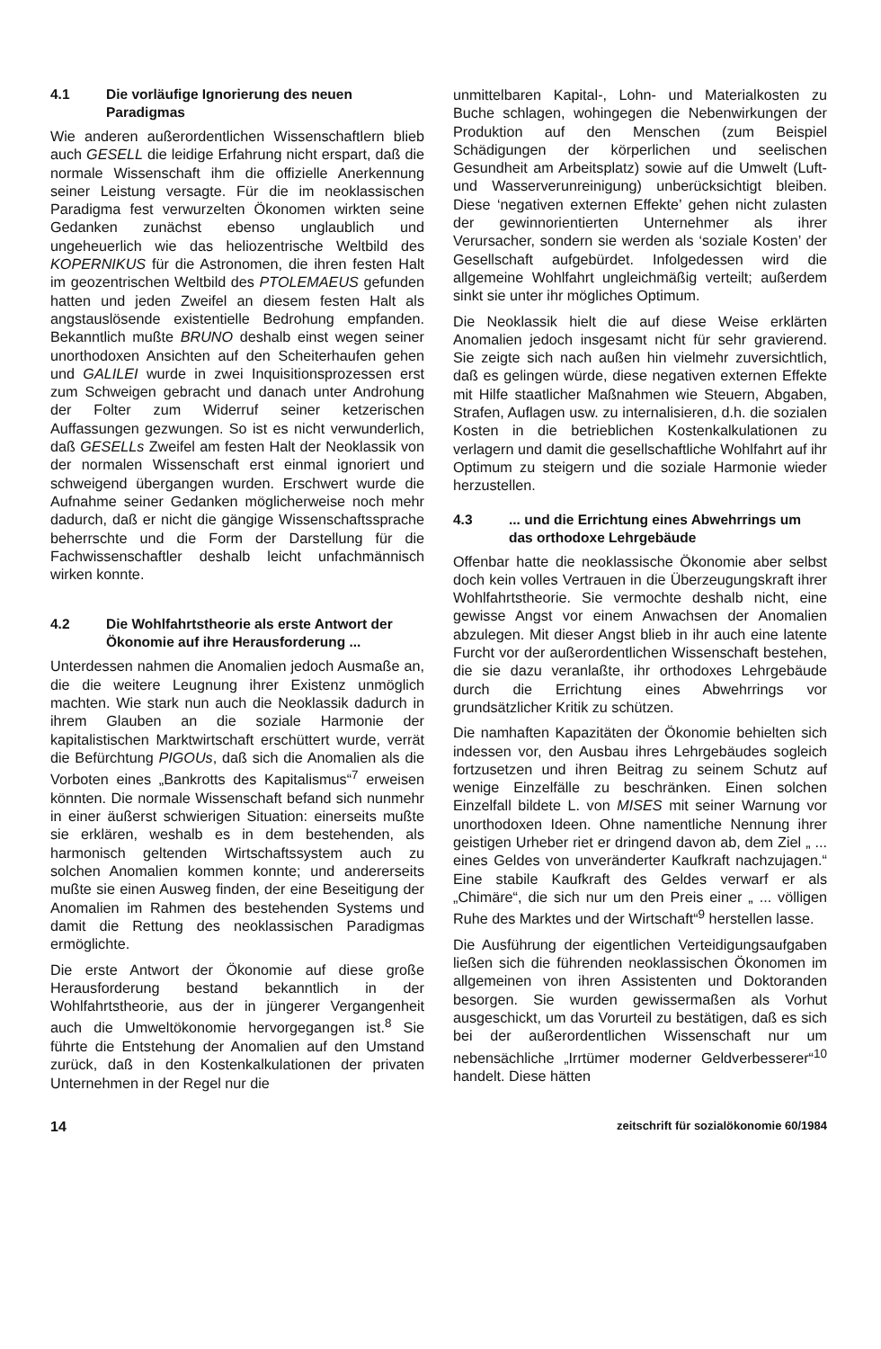4.1 Die vorläufige Ignorierung des neuen Paradigmas
Wie anderen außerordentlichen Wissenschaftlern blieb auch GESELL die leidige Erfahrung nicht erspart, daß die normale Wissenschaft ihm die offizielle Anerkennung seiner Leistung versagte. Für die im neoklassischen Paradigma fest verwurzelten Ökonomen wirkten seine Gedanken zunächst ebenso unglaublich und ungeheuerlich wie das heliozentrische Weltbild des KOPERNIKUS für die Astronomen, die ihren festen Halt im geozentrischen Weltbild des PTOLEMAEUS gefunden hatten und jeden Zweifel an diesem festen Halt als angstauslösende existentielle Bedrohung empfanden. Bekanntlich mußte BRUNO deshalb einst wegen seiner unorthodoxen Ansichten auf den Scheiterhaufen gehen und GALILEI wurde in zwei Inquisitionsprozessen erst zum Schweigen gebracht und danach unter Androhung der Folter zum Widerruf seiner ketzerischen Auffassungen gezwungen. So ist es nicht verwunderlich, daß GESELLs Zweifel am festen Halt der Neoklassik von der normalen Wissenschaft erst einmal ignoriert und schweigend übergangen wurden. Erschwert wurde die Aufnahme seiner Gedanken möglicherweise noch mehr dadurch, daß er nicht die gängige Wissenschaftssprache beherrschte und die Form der Darstellung für die Fachwissenschaftler deshalb leicht unfachmännisch wirken konnte.
4.2 Die Wohlfahrtstheorie als erste Antwort der Ökonomie auf ihre Herausforderung ...
Unterdessen nahmen die Anomalien jedoch Ausmaße an, die die weitere Leugnung ihrer Existenz unmöglich machten. Wie stark nun auch die Neoklassik dadurch in ihrem Glauben an die soziale Harmonie der kapitalistischen Marktwirtschaft erschüttert wurde, verrät die Befürchtung PIGOUs, daß sich die Anomalien als die Vorboten eines „Bankrotts des Kapitalismus“<sup>7</sup> erweisen könnten. Die normale Wissenschaft befand sich nunmehr in einer äußerst schwierigen Situation: einerseits mußte sie erklären, weshalb es in dem bestehenden, als harmonisch geltenden Wirtschaftssystem auch zu solchen Anomalien kommen konnte; und andererseits mußte sie einen Ausweg finden, der eine Beseitigung der Anomalien im Rahmen des bestehenden Systems und damit die Rettung des neoklassischen Paradigmas ermöglichte.
Die erste Antwort der Ökonomie auf diese große Herausforderung bestand bekanntlich in der Wohlfahrtstheorie, aus der in jüngerer Vergangenheit auch die Umweltökonomie hervorgegangen ist.<sup>8</sup> Sie führte die Entstehung der Anomalien auf den Umstand zurück, daß in den Kostenkalkulationen der privaten Unternehmen in der Regel nur die
unmittelbaren Kapital-, Lohn- und Materialkosten zu Buche schlagen, wohingegen die Nebenwirkungen der Produktion auf den Menschen (zum Beispiel Schädigungen der körperlichen und seelischen Gesundheit am Arbeitsplatz) sowie auf die Umwelt (Luft- und Wasserverunreinigung) unberücksichtigt bleiben. Diese ‘negativen externen Effekte’ gehen nicht zulasten der gewinnorientierten Unternehmer als ihrer Verursacher, sondern sie werden als ‘soziale Kosten’ der Gesellschaft aufgebürdet. Infolgedessen wird die allgemeine Wohlfahrt ungleichmäßig verteilt; außerdem sinkt sie unter ihr mögliches Optimum.
Die Neoklassik hielt die auf diese Weise erklärten Anomalien jedoch insgesamt nicht für sehr gravierend. Sie zeigte sich nach außen hin vielmehr zuversichtlich, daß es gelingen würde, diese negativen externen Effekte mit Hilfe staatlicher Maßnahmen wie Steuern, Abgaben, Strafen, Auflagen usw. zu internalisieren, d.h. die sozialen Kosten in die betrieblichen Kostenkalkulationen zu verlagern und damit die gesellschaftliche Wohlfahrt auf ihr Optimum zu steigern und die soziale Harmonie wieder herzustellen.
4.3... und die Errichtung eines Abwehrrings um das orthodoxe Lehrgebäude
Offenbar hatte die neoklassische Ökonomie aber selbst doch kein volles Vertrauen in die Überzeugungskraft ihrer Wohlfahrtstheorie. Sie vermochte deshalb nicht, eine gewisse Angst vor einem Anwachsen der Anomalien abzulegen. Mit dieser Angst blieb in ihr auch eine latente Furcht vor der außerordentlichen Wissenschaft bestehen, die sie dazu veranlaßte, ihr orthodoxes Lehrgebäude durch die Errichtung eines Abwehrrings vor grundsätzlicher Kritik zu schützen.
Die namhaften Kapazitäten der Ökonomie behielten sich indessen vor, den Ausbau ihres Lehrgebäudes sogleich fortzusetzen und ihren Beitrag zu seinem Schutz auf wenige Einzelfälle zu beschränken. Einen solchen Einzelfall bildete L. von MISES mit seiner Warnung vor unorthodoxen Ideen. Ohne namentliche Nennung ihrer geistigen Urheber riet er dringend davon ab, dem Ziel „ ... eines Geldes von unveränderter Kaufkraft nachzujagen.“ Eine stabile Kaufkraft des Geldes verwarf er als „Chimäre“, die sich nur um den Preis einer „ ... völligen Ruhe des Marktes und der Wirtschaft“<sup>9</sup> herstellen lasse.
Die Ausführung der eigentlichen Verteidigungsaufgaben ließen sich die führenden neoklassischen Ökonomen im allgemeinen von ihren Assistenten und Doktoranden besorgen. Sie wurden gewissermaßen als Vorhut ausgeschickt, um das Vorurteil zu bestätigen, daß es sich bei der außerordentlichen Wissenschaft nur um nebensächliche „Irrtümer moderner Geldverbesserer“<sup>10</sup> handelt. Diese hätten
14 zeitschrift für sozialökonomie 60/1984